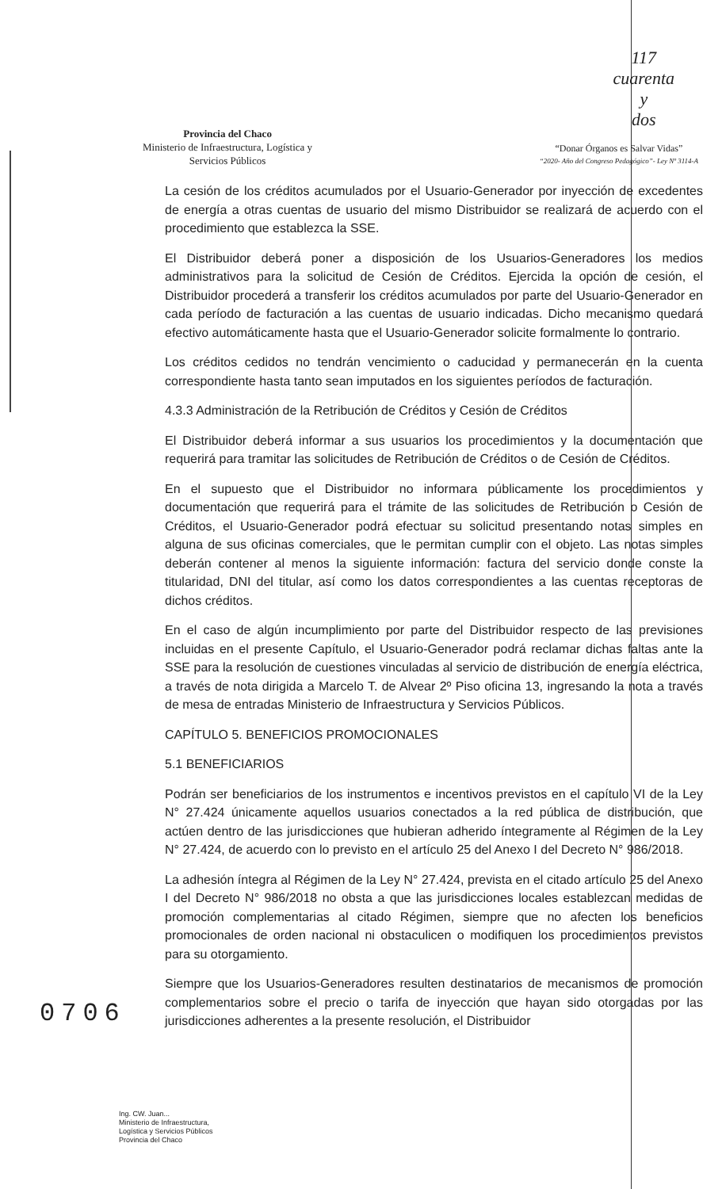117
cuarenta
y
dos
Provincia del Chaco
Ministerio de Infraestructura, Logística y
Servicios Públicos
“Donar Órganos es Salvar Vidas”
“2020- Año del Congreso Pedagógico”- Ley Nº 3114-A
La cesión de los créditos acumulados por el Usuario-Generador por inyección de excedentes de energía a otras cuentas de usuario del mismo Distribuidor se realizará de acuerdo con el procedimiento que establezca la SSE.
El Distribuidor deberá poner a disposición de los Usuarios-Generadores los medios administrativos para la solicitud de Cesión de Créditos. Ejercida la opción de cesión, el Distribuidor procederá a transferir los créditos acumulados por parte del Usuario-Generador en cada período de facturación a las cuentas de usuario indicadas. Dicho mecanismo quedará efectivo automáticamente hasta que el Usuario-Generador solicite formalmente lo contrario.
Los créditos cedidos no tendrán vencimiento o caducidad y permanecerán en la cuenta correspondiente hasta tanto sean imputados en los siguientes períodos de facturación.
4.3.3 Administración de la Retribución de Créditos y Cesión de Créditos
El Distribuidor deberá informar a sus usuarios los procedimientos y la documentación que requerirá para tramitar las solicitudes de Retribución de Créditos o de Cesión de Créditos.
En el supuesto que el Distribuidor no informara públicamente los procedimientos y documentación que requerirá para el trámite de las solicitudes de Retribución o Cesión de Créditos, el Usuario-Generador podrá efectuar su solicitud presentando notas simples en alguna de sus oficinas comerciales, que le permitan cumplir con el objeto. Las notas simples deberán contener al menos la siguiente información: factura del servicio donde conste la titularidad, DNI del titular, así como los datos correspondientes a las cuentas receptoras de dichos créditos.
En el caso de algún incumplimiento por parte del Distribuidor respecto de las previsiones incluidas en el presente Capítulo, el Usuario-Generador podrá reclamar dichas faltas ante la SSE para la resolución de cuestiones vinculadas al servicio de distribución de energía eléctrica, a través de nota dirigida a Marcelo T. de Alvear 2º Piso oficina 13, ingresando la nota a través de mesa de entradas Ministerio de Infraestructura y Servicios Públicos.
CAPÍTULO 5. BENEFICIOS PROMOCIONALES
5.1 BENEFICIARIOS
Podrán ser beneficiarios de los instrumentos e incentivos previstos en el capítulo VI de la Ley N° 27.424 únicamente aquellos usuarios conectados a la red pública de distribución, que actúen dentro de las jurisdicciones que hubieran adherido íntegramente al Régimen de la Ley N° 27.424, de acuerdo con lo previsto en el artículo 25 del Anexo I del Decreto N° 986/2018.
La adhesión íntegra al Régimen de la Ley N° 27.424, prevista en el citado artículo 25 del Anexo I del Decreto N° 986/2018 no obsta a que las jurisdicciones locales establezcan medidas de promoción complementarias al citado Régimen, siempre que no afecten los beneficios promocionales de orden nacional ni obstaculicen o modifiquen los procedimientos previstos para su otorgamiento.
Siempre que los Usuarios-Generadores resulten destinatarios de mecanismos de promoción complementarios sobre el precio o tarifa de inyección que hayan sido otorgadas por las jurisdicciones adherentes a la presente resolución, el Distribuidor
0706
Ing. CW. Juan...
Ministerio de Infraestructura,
Logística y Servicios Públicos
Provincia del Chaco